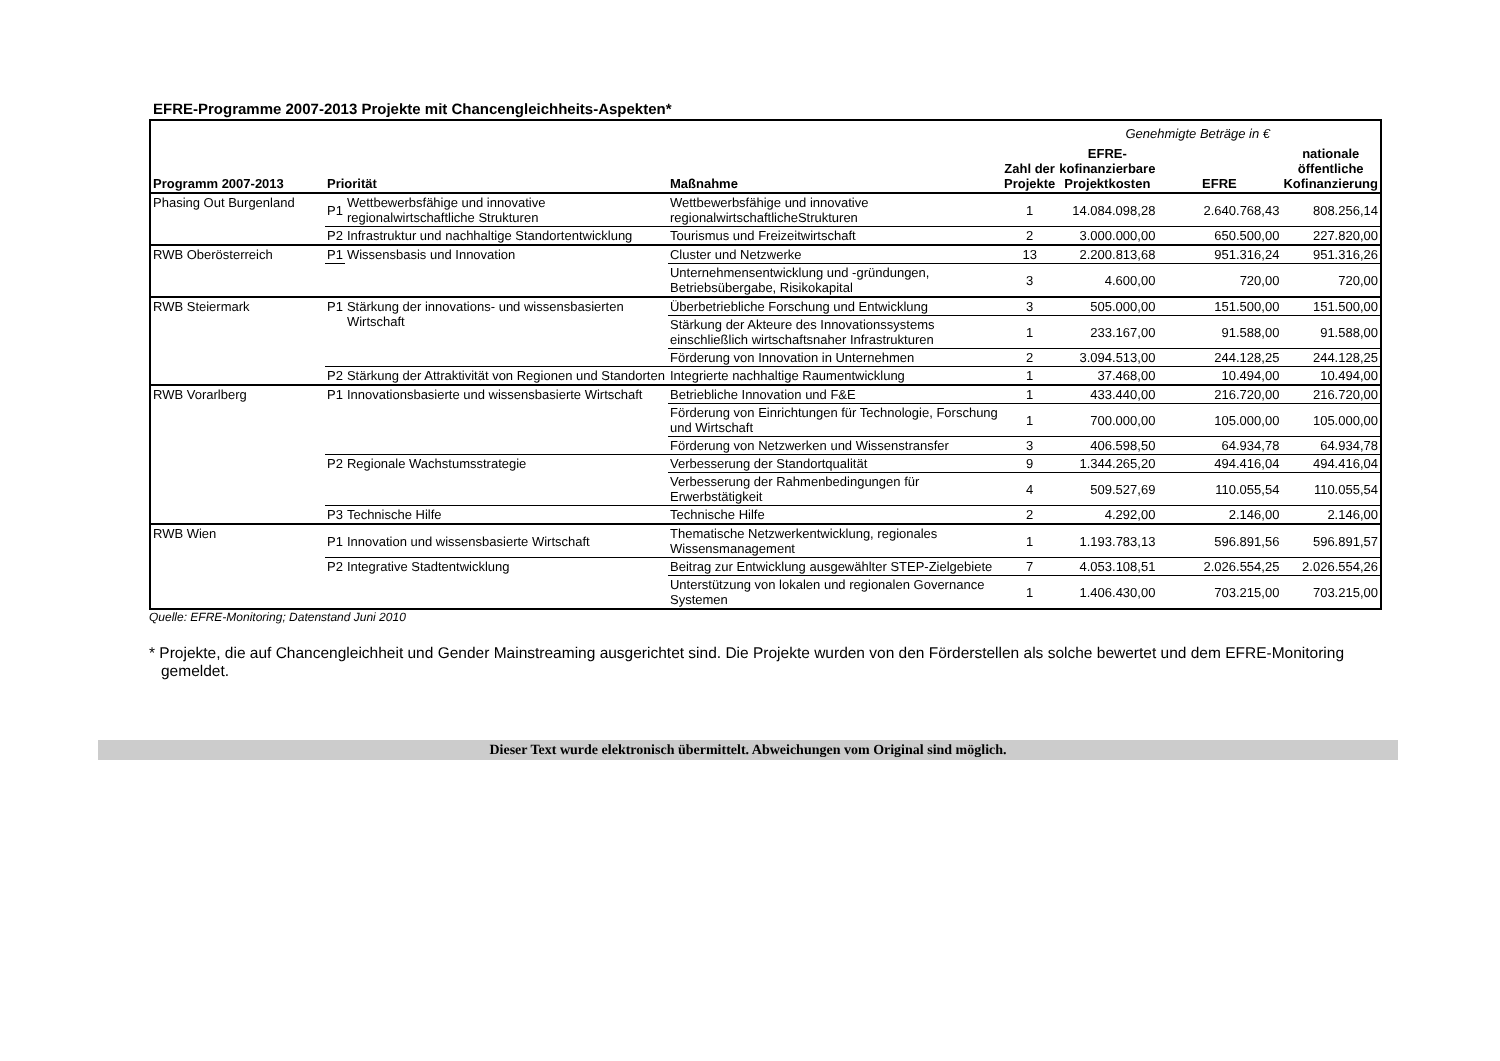EFRE-Programme 2007-2013 Projekte mit Chancengleichheits-Aspekten*
| Genehmigte Beträge in € | | | | | | | |
| Programm 2007-2013 | Priorität | | Maßnahme | Zahl der Projekte | EFRE- kofinanzierbare Projektkosten | EFRE | nationale öffentliche Kofinanzierung |
| Phasing Out Burgenland | P1 | Wettbewerbsfähige und innovative regionalwirtschaftliche Strukturen | Wettbewerbsfähige und innovative regionalwirtschaftlicheStrukturen | 1 | 14.084.098,28 | 2.640.768,43 | 808.256,14 |
| | P2 | Infrastruktur und nachhaltige Standortentwicklung | Tourismus und Freizeitwirtschaft | 2 | 3.000.000,00 | 650.500,00 | 227.820,00 |
| RWB Oberösterreich | P1 | Wissensbasis und Innovation | Cluster und Netzwerke | 13 | 2.200.813,68 | 951.316,24 | 951.316,26 |
| | | | Unternehmensentwicklung und -gründungen, Betriebsübergabe, Risikokapital | 3 | 4.600,00 | 720,00 | 720,00 |
| RWB Steiermark | P1 | Stärkung der innovations- und wissensbasierten Wirtschaft | Überbetriebliche Forschung und Entwicklung | 3 | 505.000,00 | 151.500,00 | 151.500,00 |
| | | | Stärkung der Akteure des Innovationssystems einschließlich wirtschaftsnaher Infrastrukturen | 1 | 233.167,00 | 91.588,00 | 91.588,00 |
| | | | Förderung von Innovation in Unternehmen | 2 | 3.094.513,00 | 244.128,25 | 244.128,25 |
| | P2 | Stärkung der Attraktivität von Regionen und Standorten | Integrierte nachhaltige Raumentwicklung | 1 | 37.468,00 | 10.494,00 | 10.494,00 |
| RWB Vorarlberg | P1 | Innovationsbasierte und wissensbasierte Wirtschaft | Betriebliche Innovation und F&E | 1 | 433.440,00 | 216.720,00 | 216.720,00 |
| | | | Förderung von Einrichtungen für Technologie, Forschung und Wirtschaft | 1 | 700.000,00 | 105.000,00 | 105.000,00 |
| | | | Förderung von Netzwerken und Wissenstransfer | 3 | 406.598,50 | 64.934,78 | 64.934,78 |
| | P2 | Regionale Wachstumsstrategie | Verbesserung der Standortqualität | 9 | 1.344.265,20 | 494.416,04 | 494.416,04 |
| | | | Verbesserung der Rahmenbedingungen für Erwerbstätigkeit | 4 | 509.527,69 | 110.055,54 | 110.055,54 |
| | P3 | Technische Hilfe | Technische Hilfe | 2 | 4.292,00 | 2.146,00 | 2.146,00 |
| RWB Wien | P1 | Innovation und wissensbasierte Wirtschaft | Thematische Netzwerkentwicklung, regionales Wissensmanagement | 1 | 1.193.783,13 | 596.891,56 | 596.891,57 |
| | P2 | Integrative Stadtentwicklung | Beitrag zur Entwicklung ausgewählter STEP-Zielgebiete | 7 | 4.053.108,51 | 2.026.554,25 | 2.026.554,26 |
| | | | Unterstützung von lokalen und regionalen Governance Systemen | 1 | 1.406.430,00 | 703.215,00 | 703.215,00 |
Quelle: EFRE-Monitoring; Datenstand Juni 2010
* Projekte, die auf Chancengleichheit und Gender Mainstreaming ausgerichtet sind. Die Projekte wurden von den Förderstellen als solche bewertet und dem EFRE-Monitoring gemeldet.
Dieser Text wurde elektronisch übermittelt. Abweichungen vom Original sind möglich.